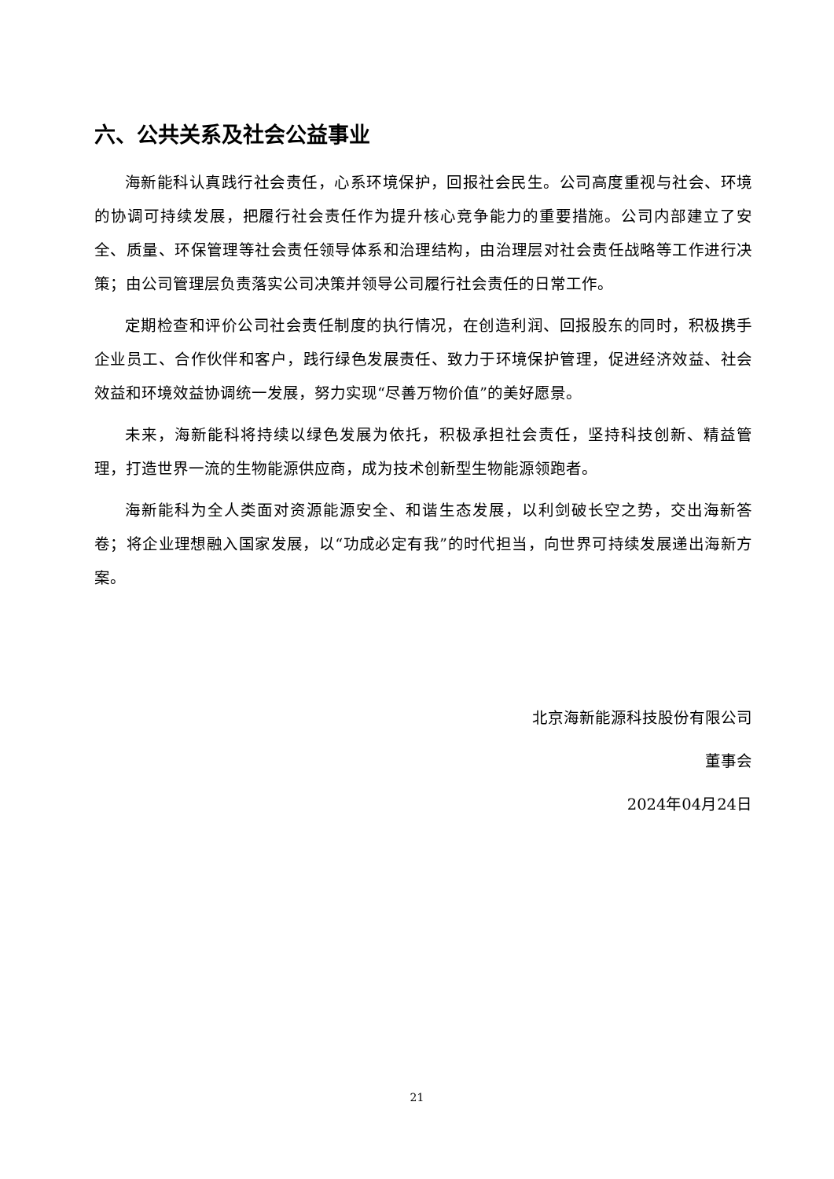六、公共关系及社会公益事业
海新能科认真践行社会责任，心系环境保护，回报社会民生。公司高度重视与社会、环境的协调可持续发展，把履行社会责任作为提升核心竞争能力的重要措施。公司内部建立了安全、质量、环保管理等社会责任领导体系和治理结构，由治理层对社会责任战略等工作进行决策；由公司管理层负责落实公司决策并领导公司履行社会责任的日常工作。
定期检查和评价公司社会责任制度的执行情况，在创造利润、回报股东的同时，积极携手企业员工、合作伙伴和客户，践行绿色发展责任、致力于环境保护管理，促进经济效益、社会效益和环境效益协调统一发展，努力实现“尽善万物价值”的美好愿景。
未来，海新能科将持续以绿色发展为依托，积极承担社会责任，坚持科技创新、精益管理，打造世界一流的生物能源供应商，成为技术创新型生物能源领跑者。
海新能科为全人类面对资源能源安全、和谐生态发展，以利剑破长空之势，交出海新答卷；将企业理想融入国家发展，以“功成必定有我”的时代担当，向世界可持续发展递出海新方案。
北京海新能源科技股份有限公司
董事会
2024年04月24日
21